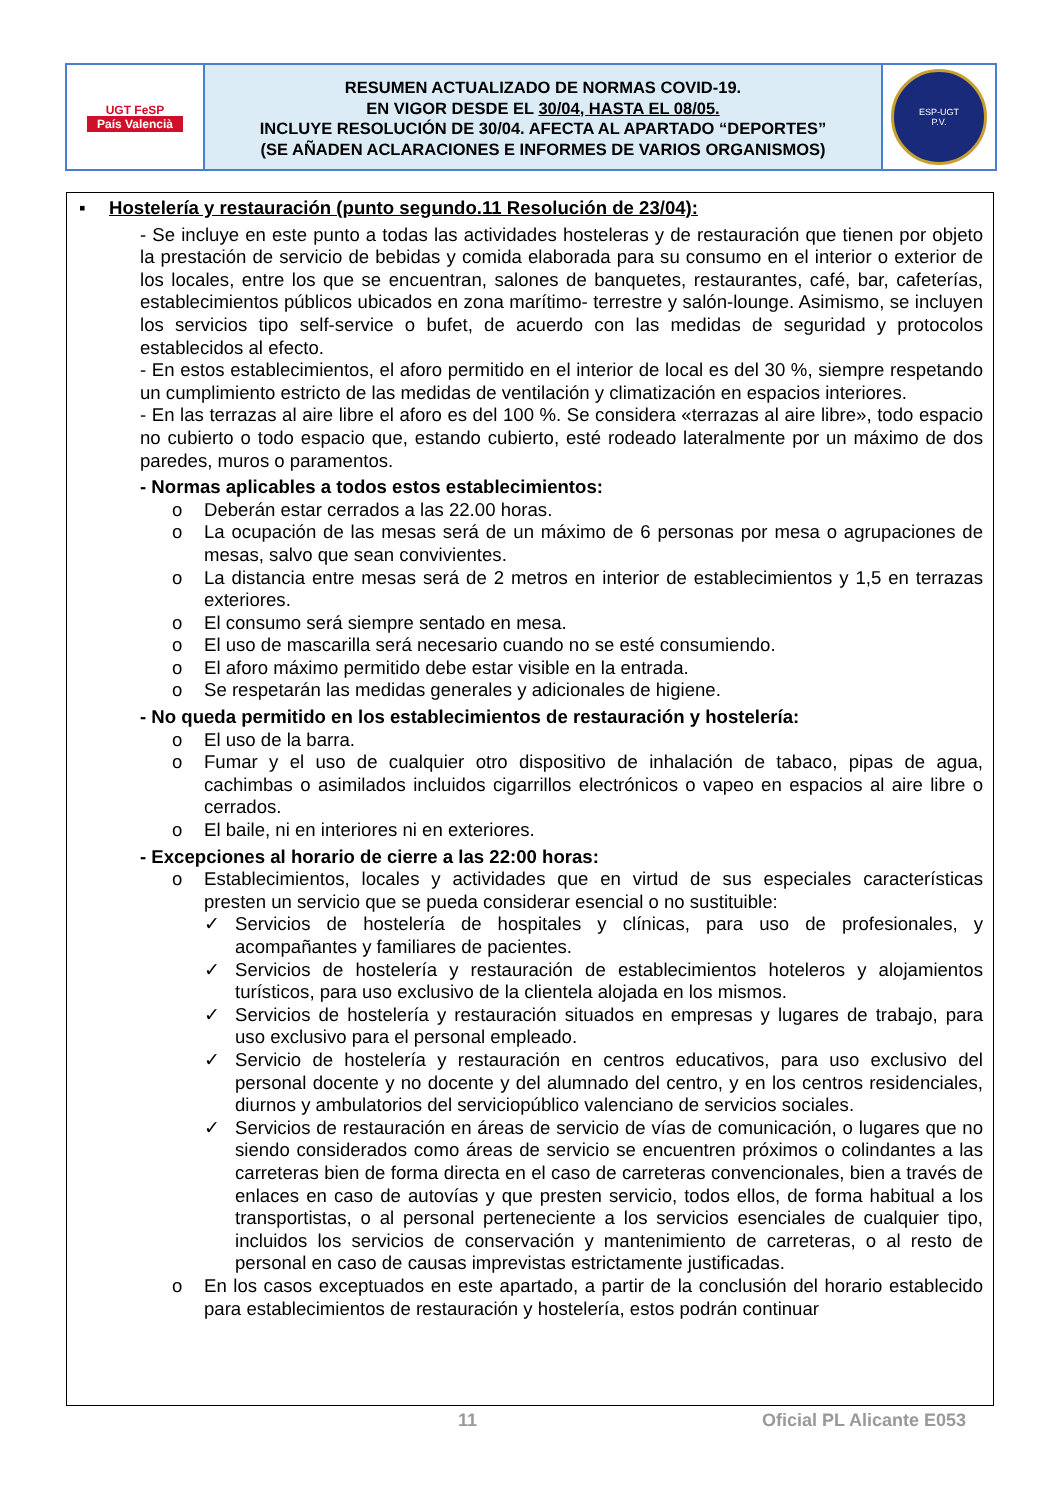UGT FeSP
País Valencià
RESUMEN ACTUALIZADO DE NORMAS COVID-19.
EN VIGOR DESDE EL 30/04, HASTA EL 08/05.
INCLUYE RESOLUCIÓN DE 30/04. AFECTA AL APARTADO “DEPORTES”
(SE AÑADEN ACLARACIONES E INFORMES DE VARIOS ORGANISMOS)
ESP-UGT
P.V.
▪ Hostelería y restauración (punto segundo.11 Resolución de 23/04):
- Se incluye en este punto a todas las actividades hosteleras y de restauración que tienen por objeto la prestación de servicio de bebidas y comida elaborada para su consumo en el interior o exterior de los locales, entre los que se encuentran, salones de banquetes, restaurantes, café, bar, cafeterías, establecimientos públicos ubicados en zona marítimo- terrestre y salón-lounge. Asimismo, se incluyen los servicios tipo self-service o bufet, de acuerdo con las medidas de seguridad y protocolos establecidos al efecto.
- En estos establecimientos, el aforo permitido en el interior de local es del 30 %, siempre respetando un cumplimiento estricto de las medidas de ventilación y climatización en espacios interiores.
- En las terrazas al aire libre el aforo es del 100 %. Se considera «terrazas al aire libre», todo espacio no cubierto o todo espacio que, estando cubierto, esté rodeado lateralmente por un máximo de dos paredes, muros o paramentos.
- Normas aplicables a todos estos establecimientos:
o Deberán estar cerrados a las 22.00 horas.
o La ocupación de las mesas será de un máximo de 6 personas por mesa o agrupaciones de mesas, salvo que sean convivientes.
o La distancia entre mesas será de 2 metros en interior de establecimientos y 1,5 en terrazas exteriores.
o El consumo será siempre sentado en mesa.
o El uso de mascarilla será necesario cuando no se esté consumiendo.
o El aforo máximo permitido debe estar visible en la entrada.
o Se respetarán las medidas generales y adicionales de higiene.
- No queda permitido en los establecimientos de restauración y hostelería:
o El uso de la barra.
o Fumar y el uso de cualquier otro dispositivo de inhalación de tabaco, pipas de agua, cachimbas o asimilados incluidos cigarrillos electrónicos o vapeo en espacios al aire libre o cerrados.
o El baile, ni en interiores ni en exteriores.
- Excepciones al horario de cierre a las 22:00 horas:
o Establecimientos, locales y actividades que en virtud de sus especiales características presten un servicio que se pueda considerar esencial o no sustituible:
✓ Servicios de hostelería de hospitales y clínicas, para uso de profesionales, y acompañantes y familiares de pacientes.
✓ Servicios de hostelería y restauración de establecimientos hoteleros y alojamientos turísticos, para uso exclusivo de la clientela alojada en los mismos.
✓ Servicios de hostelería y restauración situados en empresas y lugares de trabajo, para uso exclusivo para el personal empleado.
✓ Servicio de hostelería y restauración en centros educativos, para uso exclusivo del personal docente y no docente y del alumnado del centro, y en los centros residenciales, diurnos y ambulatorios del serviciopúblico valenciano de servicios sociales.
✓ Servicios de restauración en áreas de servicio de vías de comunicación, o lugares que no siendo considerados como áreas de servicio se encuentren próximos o colindantes a las carreteras bien de forma directa en el caso de carreteras convencionales, bien a través de enlaces en caso de autovías y que presten servicio, todos ellos, de forma habitual a los transportistas, o al personal perteneciente a los servicios esenciales de cualquier tipo, incluidos los servicios de conservación y mantenimiento de carreteras, o al resto de personal en caso de causas imprevistas estrictamente justificadas.
o En los casos exceptuados en este apartado, a partir de la conclusión del horario establecido para establecimientos de restauración y hostelería, estos podrán continuar
11 Oficial PL Alicante E053